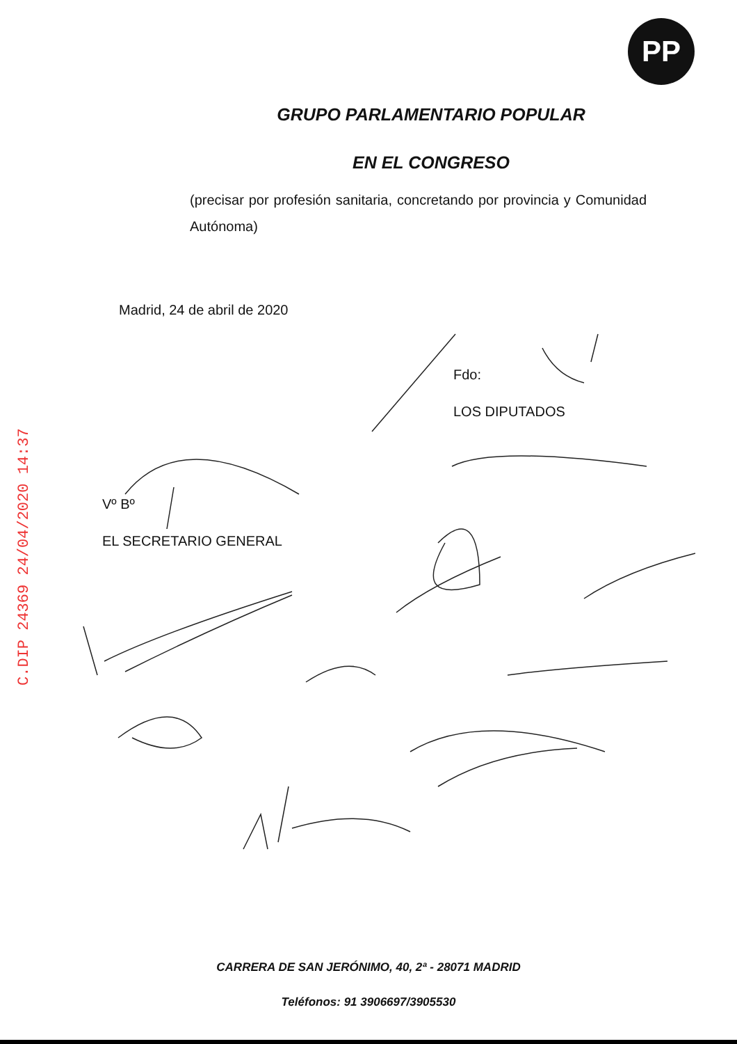PP
GRUPO PARLAMENTARIO POPULAR
EN EL CONGRESO
(precisar por profesión sanitaria, concretando por provincia y Comunidad Autónoma)
Madrid, 24 de abril de 2020
Fdo:
LOS DIPUTADOS
Vº Bº
EL SECRETARIO GENERAL
CARRERA DE SAN JERÓNIMO, 40, 2ª - 28071 MADRID
Teléfonos: 91 3906697/3905530
C.DIP 24369 24/04/2020 14:37